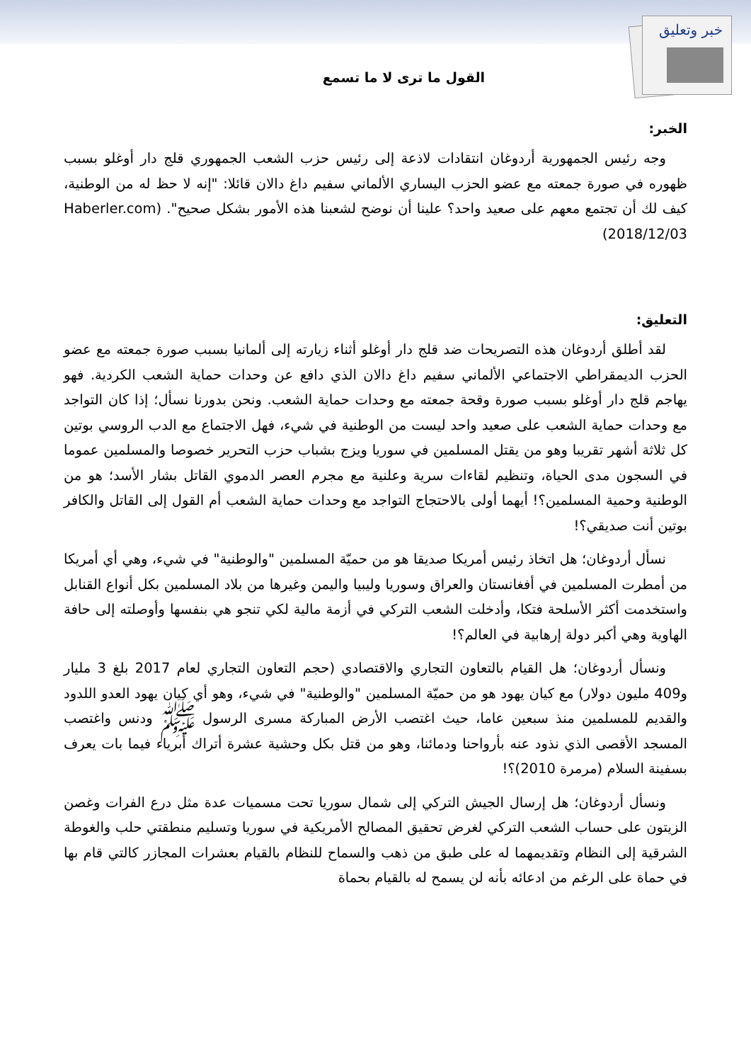خبر وتعليق
القول ما ترى لا ما تسمع
الخبر:
وجه رئيس الجمهورية أردوغان انتقادات لاذعة إلى رئيس حزب الشعب الجمهوري قلج دار أوغلو بسبب ظهوره في صورة جمعته مع عضو الحزب اليساري الألماني سفيم داغ دالان قائلا: "إنه لا حظ له من الوطنية، كيف لك أن تجتمع معهم على صعيد واحد؟ علينا أن نوضح لشعبنا هذه الأمور بشكل صحيح". (Haberler.com 2018/12/03)
التعليق:
لقد أطلق أردوغان هذه التصريحات ضد قلج دار أوغلو أثناء زيارته إلى ألمانيا بسبب صورة جمعته مع عضو الحزب الديمقراطي الاجتماعي الألماني سفيم داغ دالان الذي دافع عن وحدات حماية الشعب الكردية. فهو يهاجم قلج دار أوغلو بسبب صورة وقحة جمعته مع وحدات حماية الشعب. ونحن بدورنا نسأل؛ إذا كان التواجد مع وحدات حماية الشعب على صعيد واحد ليست من الوطنية في شيء، فهل الاجتماع مع الدب الروسي بوتين كل ثلاثة أشهر تقريبا وهو من يقتل المسلمين في سوريا ويزج بشباب حزب التحرير خصوصا والمسلمين عموما في السجون مدى الحياة، وتنظيم لقاءات سرية وعلنية مع مجرم العصر الدموي القاتل بشار الأسد؛ هو من الوطنية وحمية المسلمين؟! أيهما أولى بالاحتجاج التواجد مع وحدات حماية الشعب أم القول إلى القاتل والكافر بوتين أنت صديقي؟!
نسأل أردوغان؛ هل اتخاذ رئيس أمريكا صديقا هو من حميّة المسلمين "والوطنية" في شيء، وهي أي أمريكا من أمطرت المسلمين في أفغانستان والعراق وسوريا وليبيا واليمن وغيرها من بلاد المسلمين بكل أنواع القنابل واستخدمت أكثر الأسلحة فتكا، وأدخلت الشعب التركي في أزمة مالية لكي تنجو هي بنفسها وأوصلته إلى حافة الهاوية وهي أكبر دولة إرهابية في العالم؟!
ونسأل أردوغان؛ هل القيام بالتعاون التجاري والاقتصادي (حجم التعاون التجاري لعام 2017 بلغ 3 مليار و409 مليون دولار) مع كيان يهود هو من حميّة المسلمين "والوطنية" في شيء، وهو أي كيان يهود العدو اللدود والقديم للمسلمين منذ سبعين عاما، حيث اغتصب الأرض المباركة مسرى الرسول ﷺ ودنس واغتصب المسجد الأقصى الذي نذود عنه بأرواحنا ودمائنا، وهو من قتل بكل وحشية عشرة أتراك أبرياء فيما بات يعرف بسفينة السلام (مرمرة 2010)؟!
ونسأل أردوغان؛ هل إرسال الجيش التركي إلى شمال سوريا تحت مسميات عدة مثل درع الفرات وغصن الزيتون على حساب الشعب التركي لغرض تحقيق المصالح الأمريكية في سوريا وتسليم منطقتي حلب والغوطة الشرقية إلى النظام وتقديمهما له على طبق من ذهب والسماح للنظام بالقيام بعشرات المجازر كالتي قام بها في حماة على الرغم من ادعائه بأنه لن يسمح له بالقيام بحماة